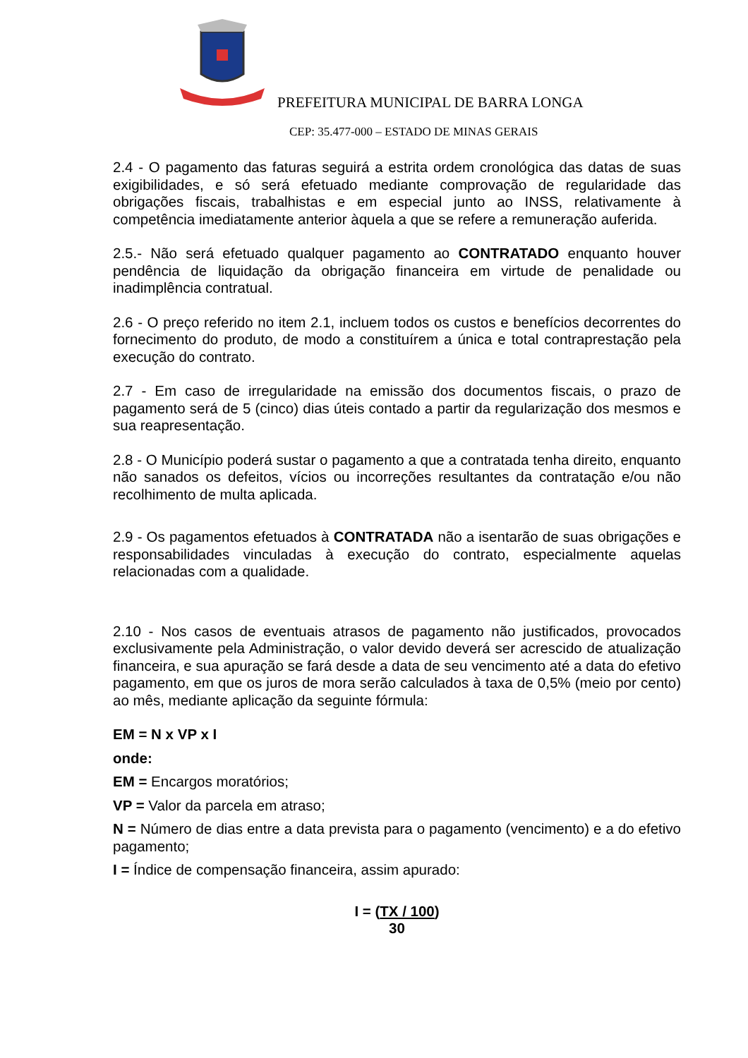PREFEITURA MUNICIPAL DE BARRA LONGA
CEP: 35.477-000 – ESTADO DE MINAS GERAIS
2.4 - O pagamento das faturas seguirá a estrita ordem cronológica das datas de suas exigibilidades, e só será efetuado mediante comprovação de regularidade das obrigações fiscais, trabalhistas e em especial junto ao INSS, relativamente à competência imediatamente anterior àquela a que se refere a remuneração auferida.
2.5.- Não será efetuado qualquer pagamento ao CONTRATADO enquanto houver pendência de liquidação da obrigação financeira em virtude de penalidade ou inadimplência contratual.
2.6 - O preço referido no item 2.1, incluem todos os custos e benefícios decorrentes do fornecimento do produto, de modo a constituírem a única e total contraprestação pela execução do contrato.
2.7 - Em caso de irregularidade na emissão dos documentos fiscais, o prazo de pagamento será de 5 (cinco) dias úteis contado a partir da regularização dos mesmos e sua reapresentação.
2.8 - O Município poderá sustar o pagamento a que a contratada tenha direito, enquanto não sanados os defeitos, vícios ou incorreções resultantes da contratação e/ou não recolhimento de multa aplicada.
2.9 - Os pagamentos efetuados à CONTRATADA não a isentarão de suas obrigações e responsabilidades vinculadas à execução do contrato, especialmente aquelas relacionadas com a qualidade.
2.10 - Nos casos de eventuais atrasos de pagamento não justificados, provocados exclusivamente pela Administração, o valor devido deverá ser acrescido de atualização financeira, e sua apuração se fará desde a data de seu vencimento até a data do efetivo pagamento, em que os juros de mora serão calculados à taxa de 0,5% (meio por cento) ao mês, mediante aplicação da seguinte fórmula:
EM = N x VP x I
onde:
EM = Encargos moratórios;
VP = Valor da parcela em atraso;
N = Número de dias entre a data prevista para o pagamento (vencimento) e a do efetivo pagamento;
I = Índice de compensação financeira, assim apurado:
I = (TX / 100)
30